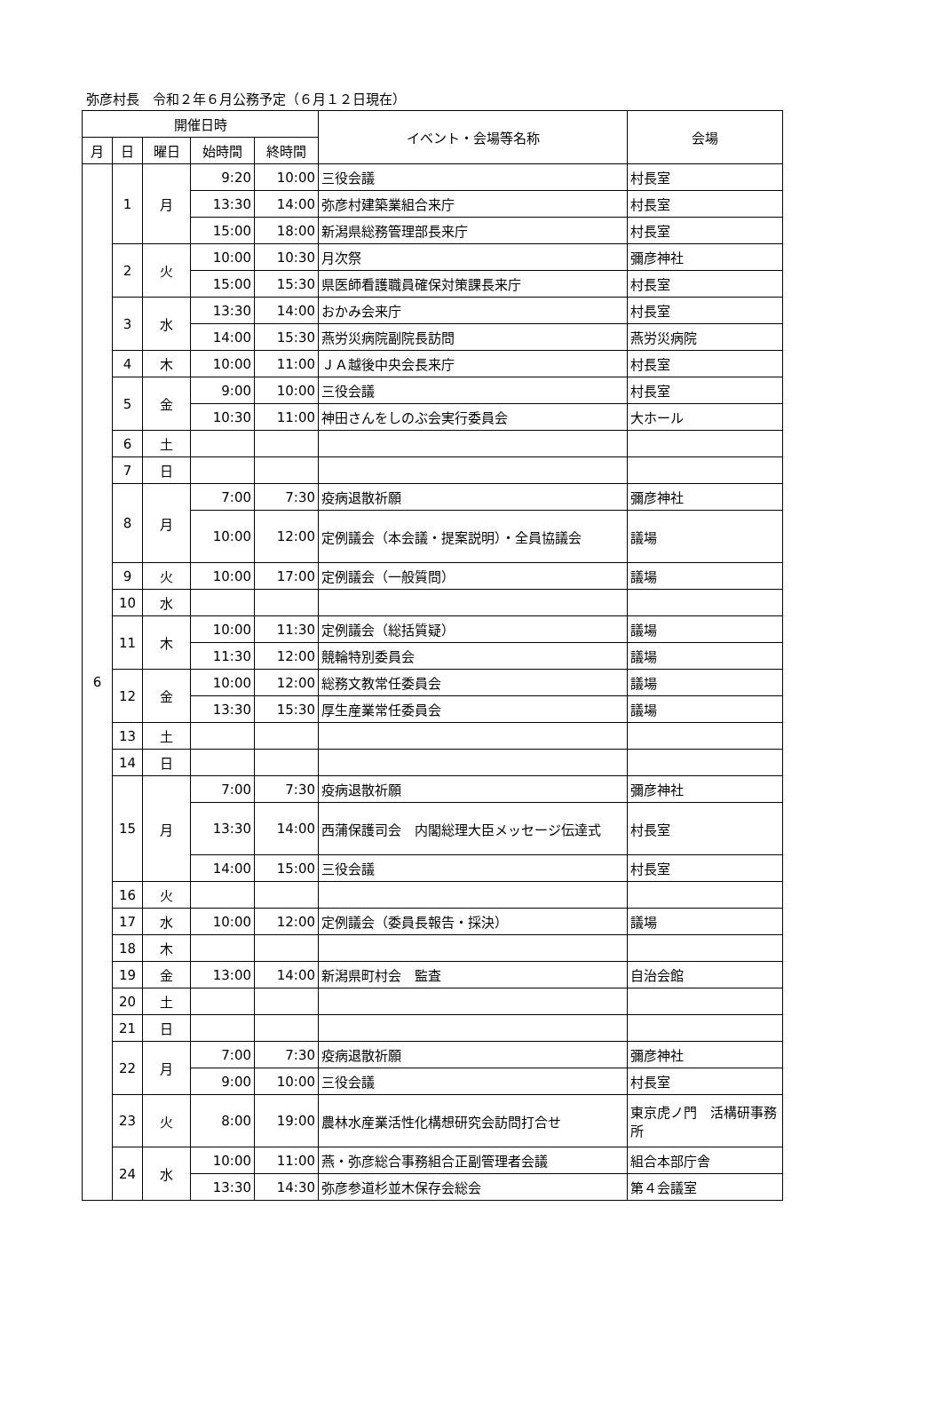弥彦村長　令和２年６月公務予定（６月１２日現在）
| 開催日時 | | | | | イベント・会場等名称 | 会場 |
| --- | --- | --- | --- | --- | --- | --- |
| 月 | 日 | 曜日 | 始時間 | 終時間 | | |
| 6 | 1 | 月 | 9:20 | 10:00 | 三役会議 | 村長室 |
| | | | 13:30 | 14:00 | 弥彦村建築業組合来庁 | 村長室 |
| | | | 15:00 | 18:00 | 新潟県総務管理部長来庁 | 村長室 |
| | 2 | 火 | 10:00 | 10:30 | 月次祭 | 彌彦神社 |
| | | | 15:00 | 15:30 | 県医師看護職員確保対策課長来庁 | 村長室 |
| | 3 | 水 | 13:30 | 14:00 | おかみ会来庁 | 村長室 |
| | | | 14:00 | 15:30 | 燕労災病院副院長訪問 | 燕労災病院 |
| | 4 | 木 | 10:00 | 11:00 | ＪＡ越後中央会長来庁 | 村長室 |
| | 5 | 金 | 9:00 | 10:00 | 三役会議 | 村長室 |
| | | | 10:30 | 11:00 | 神田さんをしのぶ会実行委員会 | 大ホール |
| | 6 | 土 | | | | |
| | 7 | 日 | | | | |
| | 8 | 月 | 7:00 | 7:30 | 疫病退散祈願 | 彌彦神社 |
| | | | 10:00 | 12:00 | 定例議会（本会議・提案説明）・全員協議会 | 議場 |
| | 9 | 火 | 10:00 | 17:00 | 定例議会（一般質問） | 議場 |
| | 10 | 水 | | | | |
| | 11 | 木 | 10:00 | 11:30 | 定例議会（総括質疑） | 議場 |
| | | | 11:30 | 12:00 | 競輪特別委員会 | 議場 |
| | 12 | 金 | 10:00 | 12:00 | 総務文教常任委員会 | 議場 |
| | | | 13:30 | 15:30 | 厚生産業常任委員会 | 議場 |
| | 13 | 土 | | | | |
| | 14 | 日 | | | | |
| | 15 | 月 | 7:00 | 7:30 | 疫病退散祈願 | 彌彦神社 |
| | | | 13:30 | 14:00 | 西蒲保護司会 内閣総理大臣メッセージ伝達式 | 村長室 |
| | | | 14:00 | 15:00 | 三役会議 | 村長室 |
| | 16 | 火 | | | | |
| | 17 | 水 | 10:00 | 12:00 | 定例議会（委員長報告・採決） | 議場 |
| | 18 | 木 | | | | |
| | 19 | 金 | 13:00 | 14:00 | 新潟県町村会 監査 | 自治会館 |
| | 20 | 土 | | | | |
| | 21 | 日 | | | | |
| | 22 | 月 | 7:00 | 7:30 | 疫病退散祈願 | 彌彦神社 |
| | | | 9:00 | 10:00 | 三役会議 | 村長室 |
| | 23 | 火 | 8:00 | 19:00 | 農林水産業活性化構想研究会訪問打合せ | 東京虎ノ門 活構研事務所 |
| | 24 | 水 | 10:00 | 11:00 | 燕・弥彦総合事務組合正副管理者会議 | 組合本部庁舎 |
| | | | 13:30 | 14:30 | 弥彦参道杉並木保存会総会 | 第４会議室 |